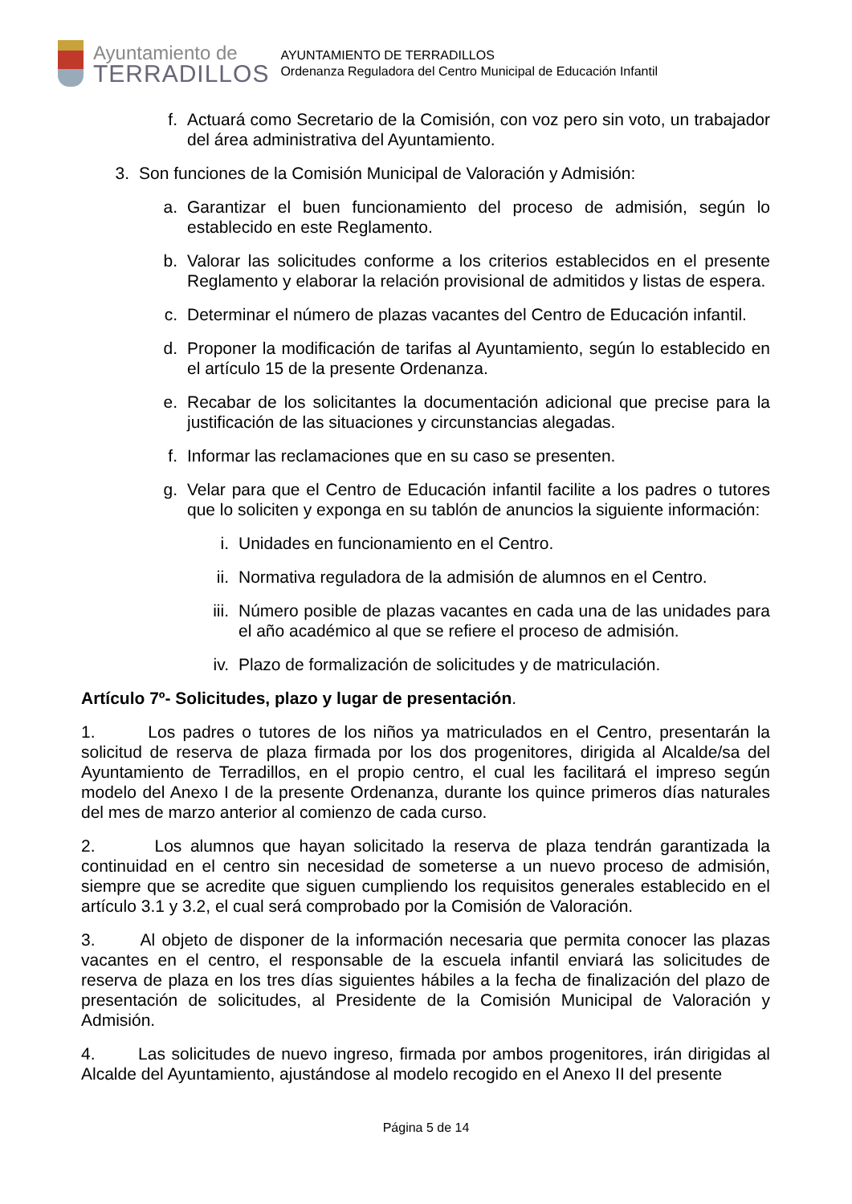Ayuntamiento de
TERRADILLOS
AYUNTAMIENTO DE TERRADILLOS
Ordenanza Reguladora del Centro Municipal de Educación Infantil
f. Actuará como Secretario de la Comisión, con voz pero sin voto, un trabajador del área administrativa del Ayuntamiento.
3. Son funciones de la Comisión Municipal de Valoración y Admisión:
a. Garantizar el buen funcionamiento del proceso de admisión, según lo establecido en este Reglamento.
b. Valorar las solicitudes conforme a los criterios establecidos en el presente Reglamento y elaborar la relación provisional de admitidos y listas de espera.
c. Determinar el número de plazas vacantes del Centro de Educación infantil.
d. Proponer la modificación de tarifas al Ayuntamiento, según lo establecido en el artículo 15 de la presente Ordenanza.
e. Recabar de los solicitantes la documentación adicional que precise para la justificación de las situaciones y circunstancias alegadas.
f. Informar las reclamaciones que en su caso se presenten.
g. Velar para que el Centro de Educación infantil facilite a los padres o tutores que lo soliciten y exponga en su tablón de anuncios la siguiente información:
i. Unidades en funcionamiento en el Centro.
ii. Normativa reguladora de la admisión de alumnos en el Centro.
iii. Número posible de plazas vacantes en cada una de las unidades para el año académico al que se refiere el proceso de admisión.
iv. Plazo de formalización de solicitudes y de matriculación.
Artículo 7º- Solicitudes, plazo y lugar de presentación.
1. Los padres o tutores de los niños ya matriculados en el Centro, presentarán la solicitud de reserva de plaza firmada por los dos progenitores, dirigida al Alcalde/sa del Ayuntamiento de Terradillos, en el propio centro, el cual les facilitará el impreso según modelo del Anexo I de la presente Ordenanza, durante los quince primeros días naturales del mes de marzo anterior al comienzo de cada curso.
2. Los alumnos que hayan solicitado la reserva de plaza tendrán garantizada la continuidad en el centro sin necesidad de someterse a un nuevo proceso de admisión, siempre que se acredite que siguen cumpliendo los requisitos generales establecido en el artículo 3.1 y 3.2, el cual será comprobado por la Comisión de Valoración.
3. Al objeto de disponer de la información necesaria que permita conocer las plazas vacantes en el centro, el responsable de la escuela infantil enviará las solicitudes de reserva de plaza en los tres días siguientes hábiles a la fecha de finalización del plazo de presentación de solicitudes, al Presidente de la Comisión Municipal de Valoración y Admisión.
4. Las solicitudes de nuevo ingreso, firmada por ambos progenitores, irán dirigidas al Alcalde del Ayuntamiento, ajustándose al modelo recogido en el Anexo II del presente
Página 5 de 14